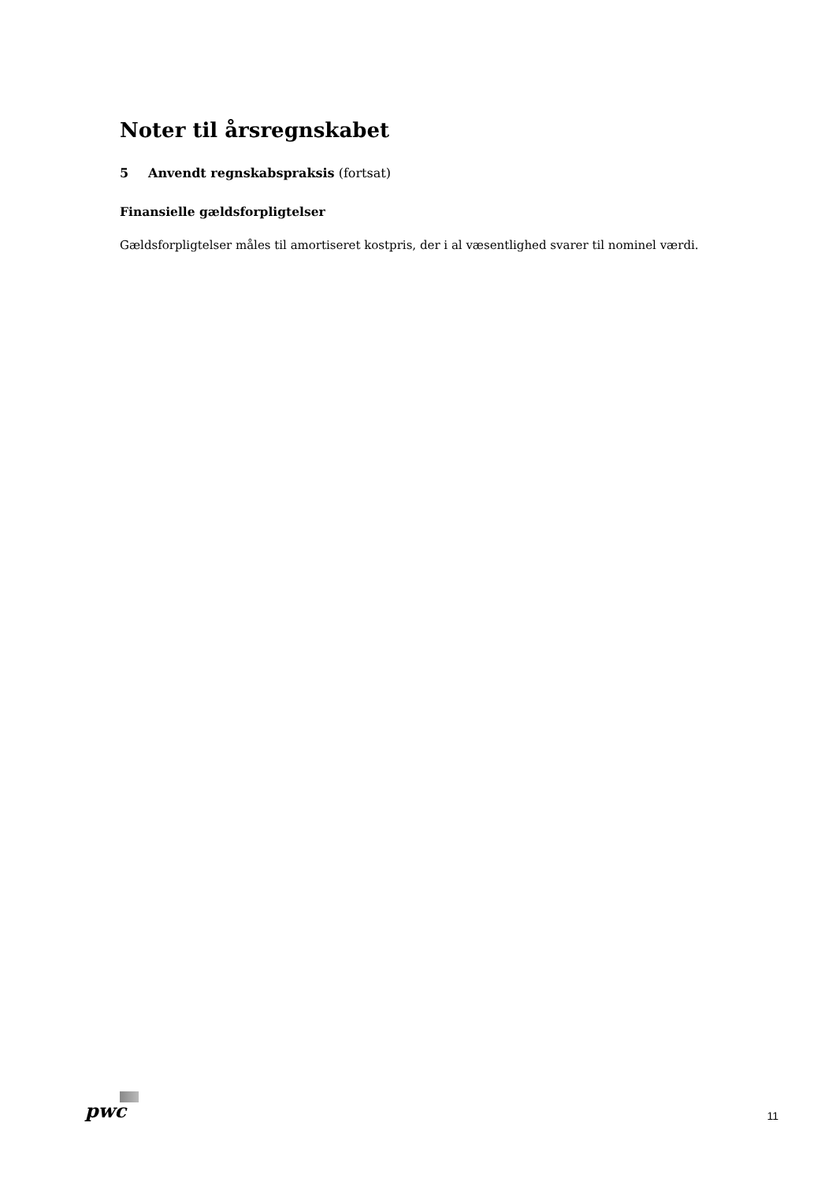Noter til årsregnskabet
5 Anvendt regnskabspraksis (fortsat)
Finansielle gældsforpligtelser
Gældsforpligtelser måles til amortiseret kostpris, der i al væsentlighed svarer til nominel værdi.
pwc
11